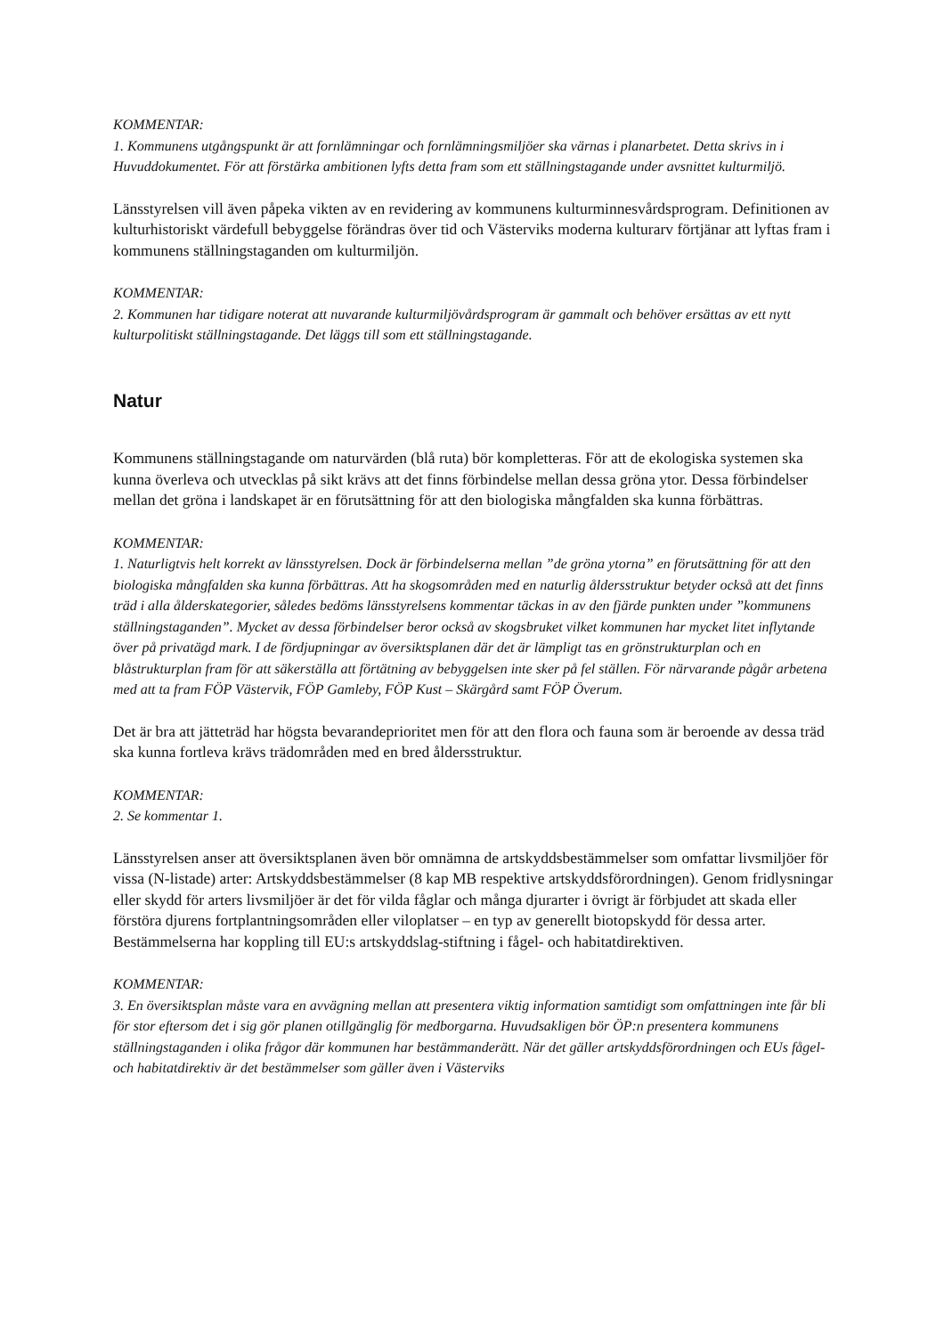KOMMENTAR:
1. Kommunens utgångspunkt är att fornlämningar och fornlämningsmiljöer ska värnas i planarbetet. Detta skrivs in i Huvuddokumentet. För att förstärka ambitionen lyfts detta fram som ett ställningstagande under avsnittet kulturmiljö.
Länsstyrelsen vill även påpeka vikten av en revidering av kommunens kulturminnesvårdsprogram. Definitionen av kulturhistoriskt värdefull bebyggelse förändras över tid och Västerviks moderna kulturarv förtjänar att lyftas fram i kommunens ställningstaganden om kulturmiljön.
KOMMENTAR:
2. Kommunen har tidigare noterat att nuvarande kulturmiljövårdsprogram är gammalt och behöver ersättas av ett nytt kulturpolitiskt ställningstagande. Det läggs till som ett ställningstagande.
Natur
Kommunens ställningstagande om naturvärden (blå ruta) bör kompletteras. För att de ekologiska systemen ska kunna överleva och utvecklas på sikt krävs att det finns förbindelse mellan dessa gröna ytor. Dessa förbindelser mellan det gröna i landskapet är en förutsättning för att den biologiska mångfalden ska kunna förbättras.
KOMMENTAR:
1. Naturligtvis helt korrekt av länsstyrelsen. Dock är förbindelserna mellan ”de gröna ytorna” en förutsättning för att den biologiska mångfalden ska kunna förbättras. Att ha skogsområden med en naturlig åldersstruktur betyder också att det finns träd i alla ålderskategorier, således bedöms länsstyrelsens kommentar täckas in av den fjärde punkten under ”kommunens ställningstaganden”. Mycket av dessa förbindelser beror också av skogsbruket vilket kommunen har mycket litet inflytande över på privatägd mark. I de fördjupningar av översiktsplanen där det är lämpligt tas en grönstrukturplan och en blåstrukturplan fram för att säkerställa att förtätning av bebyggelsen inte sker på fel ställen. För närvarande pågår arbetena med att ta fram FÖP Västervik, FÖP Gamleby, FÖP Kust – Skärgård samt FÖP Överum.
Det är bra att jätteträd har högsta bevarandeprioritet men för att den flora och fauna som är beroende av dessa träd ska kunna fortleva krävs trädområden med en bred åldersstruktur.
KOMMENTAR:
2. Se kommentar 1.
Länsstyrelsen anser att översiktsplanen även bör omnämna de artskyddsbestämmelser som omfattar livsmiljöer för vissa (N-listade) arter: Artskyddsbestämmelser (8 kap MB respektive artskyddsförordningen). Genom fridlysningar eller skydd för arters livsmiljöer är det för vilda fåglar och många djurarter i övrigt är förbjudet att skada eller förstöra djurens fortplantningsområden eller viloplatser – en typ av generellt biotopskydd för dessa arter. Bestämmelserna har koppling till EU:s artskyddslag-stiftning i fågel- och habitatdirektiven.
KOMMENTAR:
3. En översiktsplan måste vara en avvägning mellan att presentera viktig information samtidigt som omfattningen inte får bli för stor eftersom det i sig gör planen otillgänglig för medborgarna. Huvudsakligen bör ÖP:n presentera kommunens ställningstaganden i olika frågor där kommunen har bestämmanderätt. När det gäller artskyddsförordningen och EUs fågel- och habitatdirektiv är det bestämmelser som gäller även i Västerviks